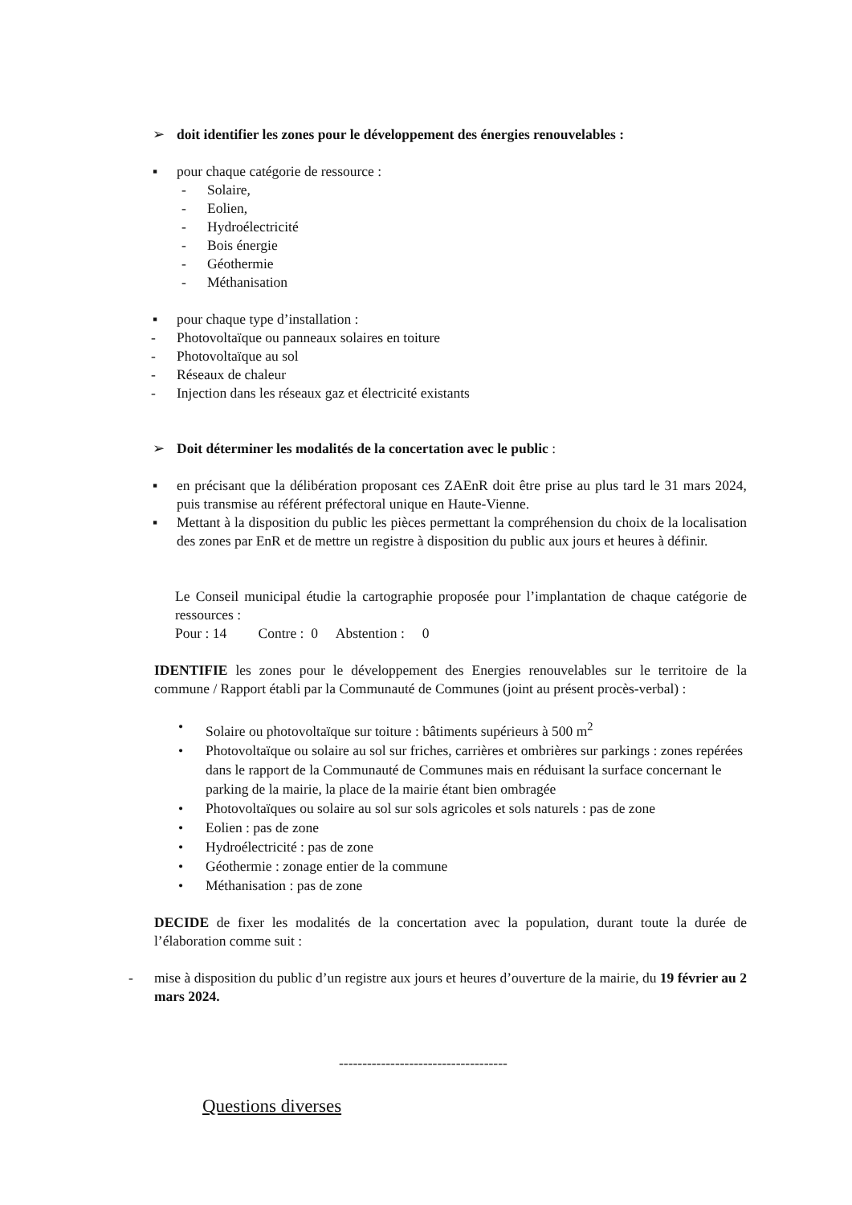➢ doit identifier les zones pour le développement des énergies renouvelables :
▪ pour chaque catégorie de ressource :
- Solaire,
- Eolien,
- Hydroélectricité
- Bois énergie
- Géothermie
- Méthanisation
▪ pour chaque type d’installation :
- Photovoltaïque ou panneaux solaires en toiture
- Photovoltaïque au sol
- Réseaux de chaleur
- Injection dans les réseaux gaz et électricité existants
➢ Doit déterminer les modalités de la concertation avec le public :
▪ en précisant que la délibération proposant ces ZAEnR doit être prise au plus tard le 31 mars 2024, puis transmise au référent préfectoral unique en Haute-Vienne.
▪ Mettant à la disposition du public les pièces permettant la compréhension du choix de la localisation des zones par EnR et de mettre un registre à disposition du public aux jours et heures à définir.
Le Conseil municipal étudie la cartographie proposée pour l’implantation de chaque catégorie de ressources :
Pour : 14 Contre : 0 Abstention : 0
IDENTIFIE les zones pour le développement des Energies renouvelables sur le territoire de la commune / Rapport établi par la Communauté de Communes (joint au présent procès-verbal) :
• Solaire ou photovoltaïque sur toiture : bâtiments supérieurs à 500 m<sup>2</sup>
• Photovoltaïque ou solaire au sol sur friches, carrières et ombrières sur parkings : zones repérées dans le rapport de la Communauté de Communes mais en réduisant la surface concernant le parking de la mairie, la place de la mairie étant bien ombragée
• Photovoltaïques ou solaire au sol sur sols agricoles et sols naturels : pas de zone
• Eolien : pas de zone
• Hydroélectricité : pas de zone
• Géothermie : zonage entier de la commune
• Méthanisation : pas de zone
DECIDE de fixer les modalités de la concertation avec la population, durant toute la durée de l’élaboration comme suit :
- mise à disposition du public d’un registre aux jours et heures d’ouverture de la mairie, du 19 février au 2 mars 2024.
------------------------------------
Questions diverses